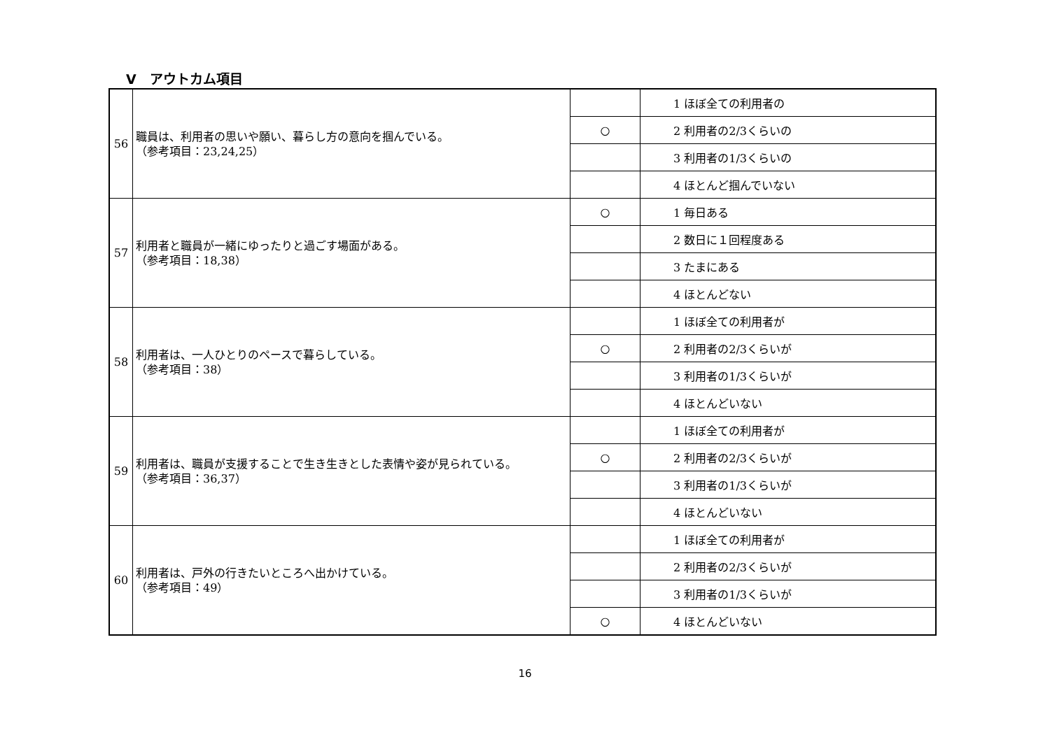Ⅴ　アウトカム項目
| 56 | 職員は、利用者の思いや願い、暮らし方の意向を掴んでいる。 （参考項目：23,24,25） | | 1 ほぼ全ての利用者の |
| | | ○ | 2 利用者の2/3くらいの |
| | | | 3 利用者の1/3くらいの |
| | | | 4 ほとんど掴んでいない |
| 57 | 利用者と職員が一緒にゆったりと過ごす場面がある。 （参考項目：18,38） | ○ | 1 毎日ある |
| | | | 2 数日に１回程度ある |
| | | | 3 たまにある |
| | | | 4 ほとんどない |
| 58 | 利用者は、一人ひとりのペースで暮らしている。 （参考項目：38） | | 1 ほぼ全ての利用者が |
| | | ○ | 2 利用者の2/3くらいが |
| | | | 3 利用者の1/3くらいが |
| | | | 4 ほとんどいない |
| 59 | 利用者は、職員が支援することで生き生きとした表情や姿が見られている。 （参考項目：36,37） | | 1 ほぼ全ての利用者が |
| | | ○ | 2 利用者の2/3くらいが |
| | | | 3 利用者の1/3くらいが |
| | | | 4 ほとんどいない |
| 60 | 利用者は、戸外の行きたいところへ出かけている。 （参考項目：49） | | 1 ほぼ全ての利用者が |
| | | | 2 利用者の2/3くらいが |
| | | | 3 利用者の1/3くらいが |
| | | ○ | 4 ほとんどいない |
16